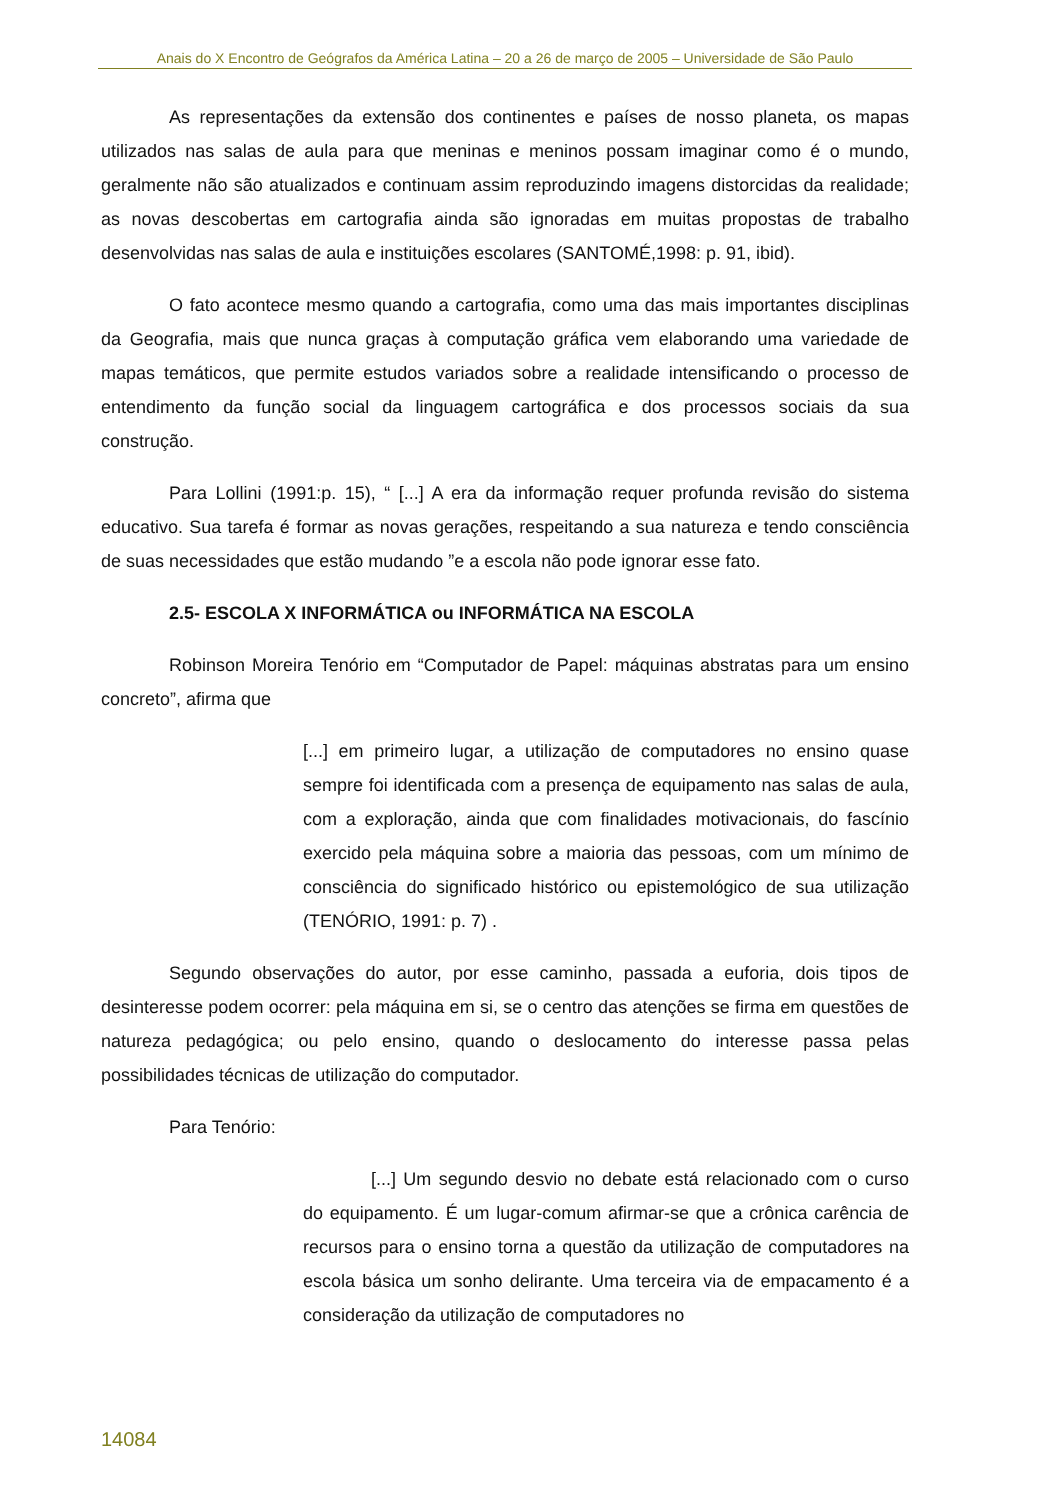Anais do X Encontro de Geógrafos da América Latina – 20 a 26 de março de 2005 – Universidade de São Paulo
As representações da extensão dos continentes e países de nosso planeta, os mapas utilizados nas salas de aula para que meninas e meninos possam imaginar como é o mundo, geralmente não são atualizados e continuam assim reproduzindo imagens distorcidas da realidade; as novas descobertas em cartografia ainda são ignoradas em muitas propostas de trabalho desenvolvidas nas salas de aula e instituições escolares (SANTOMÉ,1998: p. 91, ibid).
O fato acontece mesmo quando a cartografia, como uma das mais importantes disciplinas da Geografia, mais que nunca graças à computação gráfica vem elaborando uma variedade de mapas temáticos, que permite estudos variados sobre a realidade intensificando o processo de entendimento da função social da linguagem cartográfica e dos processos sociais da sua construção.
Para Lollini (1991:p. 15), “ [...] A era da informação requer profunda revisão do sistema educativo. Sua tarefa é formar as novas gerações, respeitando a sua natureza e tendo consciência de suas necessidades que estão mudando ”e a escola não pode ignorar esse fato.
2.5- ESCOLA X INFORMÁTICA ou INFORMÁTICA NA ESCOLA
Robinson Moreira Tenório em “Computador de Papel: máquinas abstratas para um ensino concreto”, afirma que
[...] em primeiro lugar, a utilização de computadores no ensino quase sempre foi identificada com a presença de equipamento nas salas de aula, com a exploração, ainda que com finalidades motivacionais, do fascínio exercido pela máquina sobre a maioria das pessoas, com um mínimo de consciência do significado histórico ou epistemológico de sua utilização (TENÓRIO, 1991: p. 7) .
Segundo observações do autor, por esse caminho, passada a euforia, dois tipos de desinteresse podem ocorrer: pela máquina em si, se o centro das atenções se firma em questões de natureza pedagógica; ou pelo ensino, quando o deslocamento do interesse passa pelas possibilidades técnicas de utilização do computador.
Para Tenório:
[...] Um segundo desvio no debate está relacionado com o curso do equipamento. É um lugar-comum afirmar-se que a crônica carência de recursos para o ensino torna a questão da utilização de computadores na escola básica um sonho delirante. Uma terceira via de empacamento é a consideração da utilização de computadores no
14084